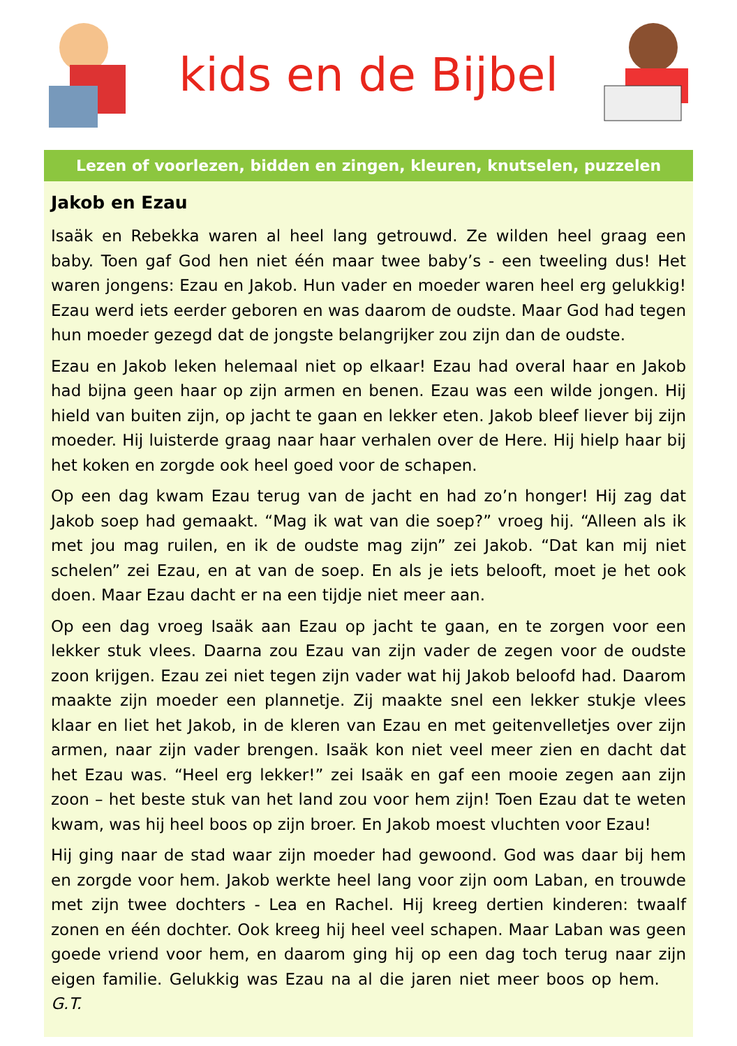kids en de Bijbel
Lezen of voorlezen, bidden en zingen, kleuren, knutselen, puzzelen
Jakob en Ezau
Isaäk en Rebekka waren al heel lang getrouwd. Ze wilden heel graag een baby. Toen gaf God hen niet één maar twee baby’s - een tweeling dus! Het waren jongens: Ezau en Jakob. Hun vader en moeder waren heel erg gelukkig! Ezau werd iets eerder geboren en was daarom de oudste. Maar God had tegen hun moeder gezegd dat de jongste belangrijker zou zijn dan de oudste.
Ezau en Jakob leken helemaal niet op elkaar! Ezau had overal haar en Jakob had bijna geen haar op zijn armen en benen. Ezau was een wilde jongen. Hij hield van buiten zijn, op jacht te gaan en lekker eten. Jakob bleef liever bij zijn moeder. Hij luisterde graag naar haar verhalen over de Here. Hij hielp haar bij het koken en zorgde ook heel goed voor de schapen.
Op een dag kwam Ezau terug van de jacht en had zo’n honger! Hij zag dat Jakob soep had gemaakt. “Mag ik wat van die soep?” vroeg hij. “Alleen als ik met jou mag ruilen, en ik de oudste mag zijn” zei Jakob. “Dat kan mij niet schelen” zei Ezau, en at van de soep. En als je iets belooft, moet je het ook doen. Maar Ezau dacht er na een tijdje niet meer aan.
Op een dag vroeg Isaäk aan Ezau op jacht te gaan, en te zorgen voor een lekker stuk vlees. Daarna zou Ezau van zijn vader de zegen voor de oudste zoon krijgen. Ezau zei niet tegen zijn vader wat hij Jakob beloofd had. Daarom maakte zijn moeder een plannetje. Zij maakte snel een lekker stukje vlees klaar en liet het Jakob, in de kleren van Ezau en met geitenvelletjes over zijn armen, naar zijn vader brengen. Isaäk kon niet veel meer zien en dacht dat het Ezau was. “Heel erg lekker!” zei Isaäk en gaf een mooie zegen aan zijn zoon – het beste stuk van het land zou voor hem zijn! Toen Ezau dat te weten kwam, was hij heel boos op zijn broer. En Jakob moest vluchten voor Ezau!
Hij ging naar de stad waar zijn moeder had gewoond. God was daar bij hem en zorgde voor hem. Jakob werkte heel lang voor zijn oom Laban, en trouwde met zijn twee dochters - Lea en Rachel. Hij kreeg dertien kinderen: twaalf zonen en één dochter. Ook kreeg hij heel veel schapen. Maar Laban was geen goede vriend voor hem, en daarom ging hij op een dag toch terug naar zijn eigen familie. Gelukkig was Ezau na al die jaren niet meer boos op hem. G.T.